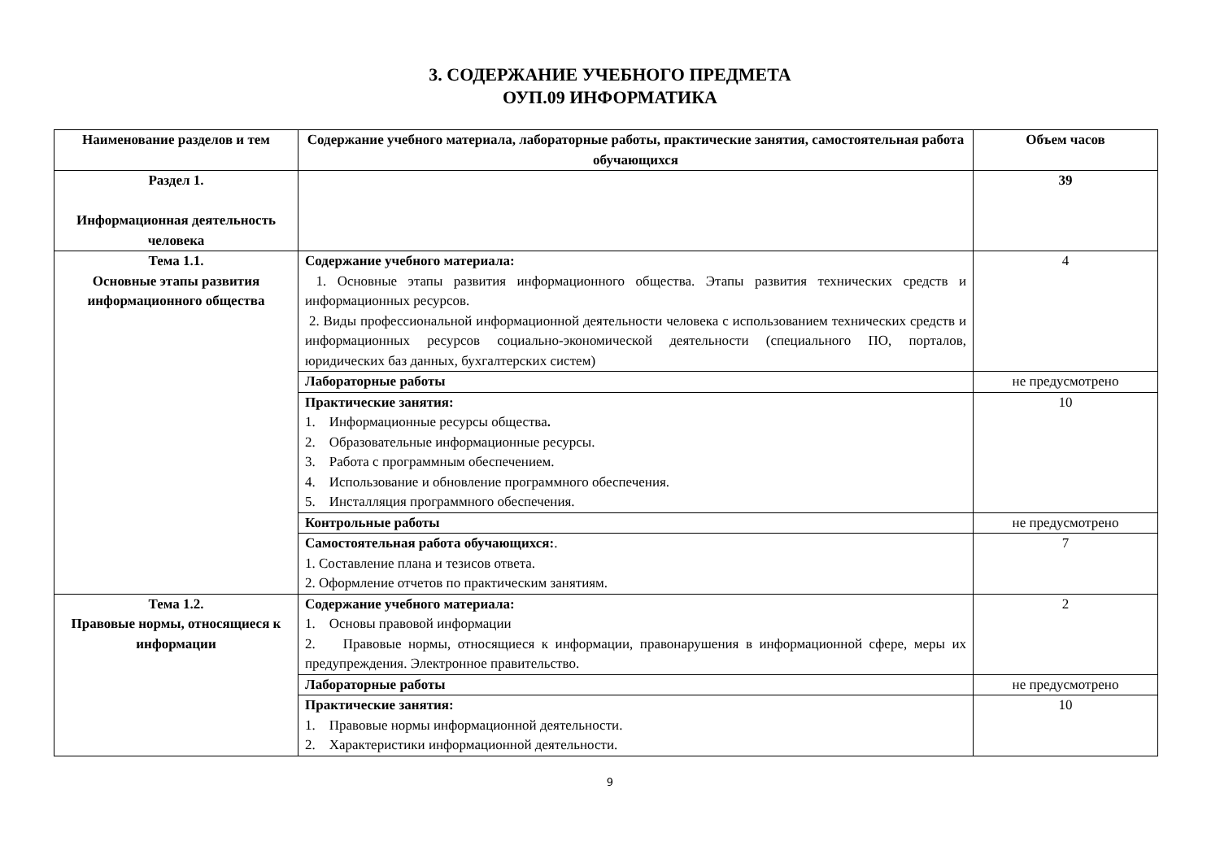3. СОДЕРЖАНИЕ УЧЕБНОГО ПРЕДМЕТА
ОУП.09 ИНФОРМАТИКА
| Наименование разделов и тем | Содержание учебного материала, лабораторные работы, практические занятия, самостоятельная работа обучающихся | Объем часов |
| --- | --- | --- |
| Раздел 1. Информационная деятельность человека | | 39 |
| Тема 1.1. Основные этапы развития информационного общества | Содержание учебного материала: 1. Основные этапы развития информационного общества. Этапы развития технических средств и информационных ресурсов. 2. Виды профессиональной информационной деятельности человека с использованием технических средств и информационных ресурсов социально-экономической деятельности (специального ПО, порталов, юридических баз данных, бухгалтерских систем) | 4 |
| | Лабораторные работы | не предусмотрено |
| | Практические занятия: 1. Информационные ресурсы общества . 2. Образовательные информационные ресурсы. 3. Работа с программным обеспечением. 4. Использование и обновление программного обеспечения. 5. Инсталляция программного обеспечения. | 10 |
| | Контрольные работы | не предусмотрено |
| | Самостоятельная работа обучающихся: . 1. Составление плана и тезисов ответа. 2. Оформление отчетов по практическим занятиям. | 7 |
| Тема 1.2. Правовые нормы, относящиеся к информации | Содержание учебного материала: 1. Основы правовой информации 2. Правовые нормы, относящиеся к информации, правонарушения в информационной сфере, меры их предупреждения. Электронное правительство. | 2 |
| | Лабораторные работы | не предусмотрено |
| | Практические занятия: 1. Правовые нормы информационной деятельности. 2. Характеристики информационной деятельности. | 10 |
9